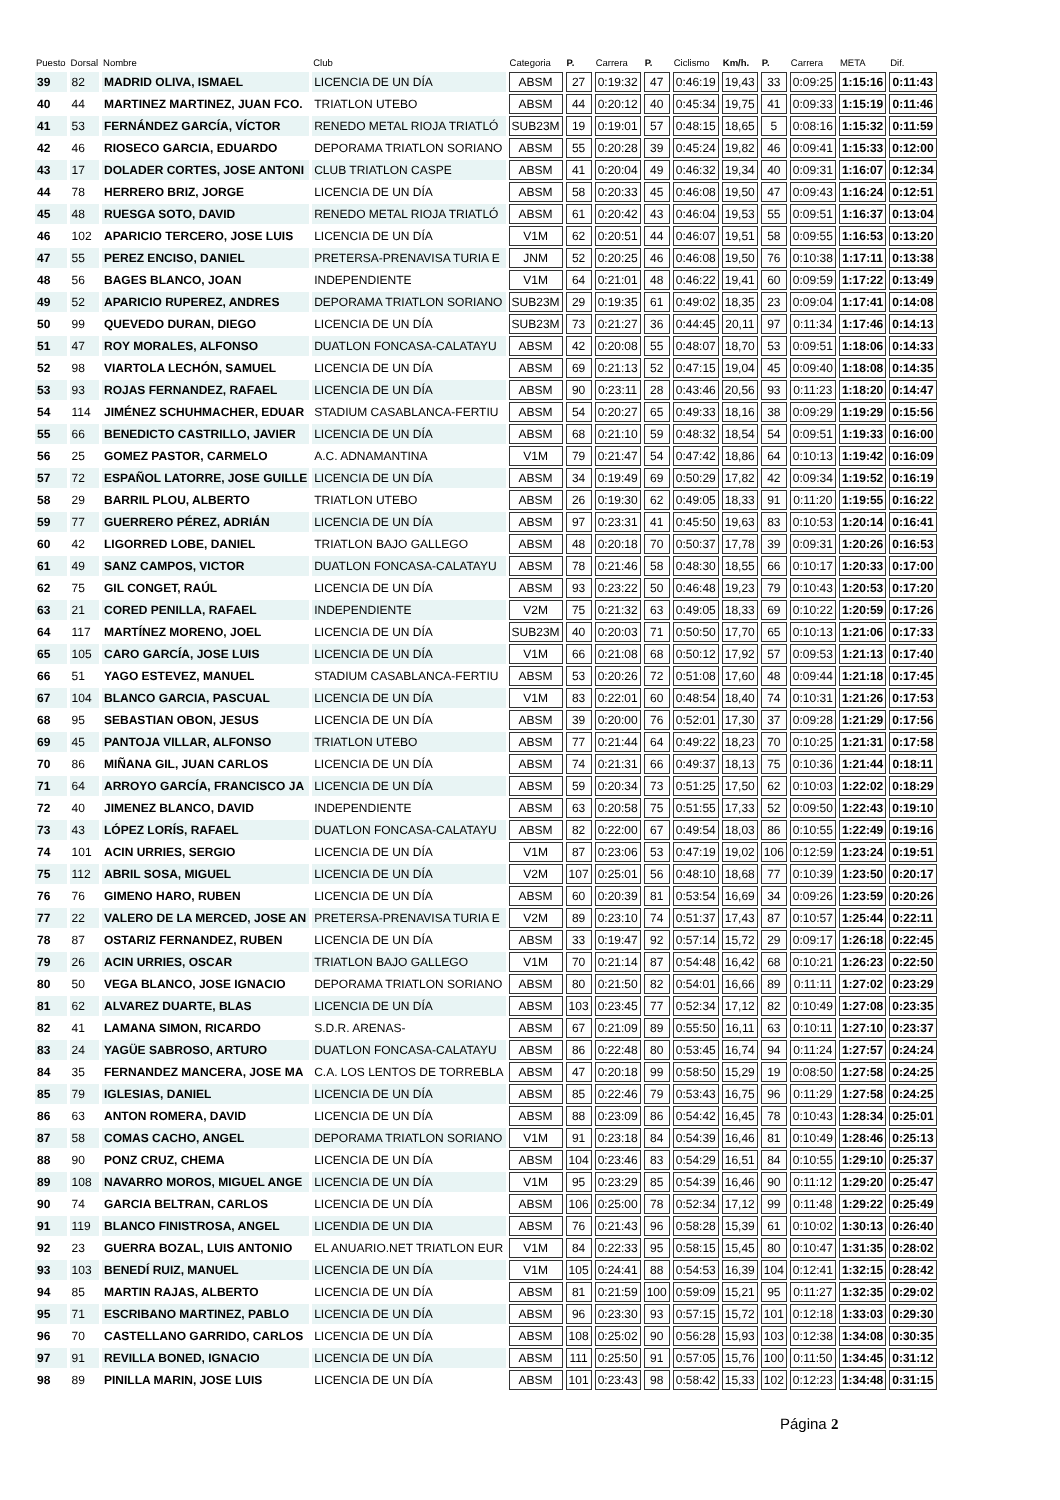| Puesto | Dorsal | Nombre | Club | Categoria | P. | Carrera | P. | Ciclismo | Km/h. | P. | Carrera | META | Dif. |
| --- | --- | --- | --- | --- | --- | --- | --- | --- | --- | --- | --- | --- | --- |
| 39 | 82 | MADRID OLIVA, ISMAEL | LICENCIA DE UN DÍA | ABSM | 27 | 0:19:32 | 47 | 0:46:19 | 19,43 | 33 | 0:09:25 | 1:15:16 | 0:11:43 |
| 40 | 44 | MARTINEZ MARTINEZ, JUAN FCO. | TRIATLON UTEBO | ABSM | 44 | 0:20:12 | 40 | 0:45:34 | 19,75 | 41 | 0:09:33 | 1:15:19 | 0:11:46 |
| 41 | 53 | FERNÁNDEZ GARCÍA, VÍCTOR | RENEDO METAL RIOJA TRIATLÓ | SUB23M | 19 | 0:19:01 | 57 | 0:48:15 | 18,65 | 5 | 0:08:16 | 1:15:32 | 0:11:59 |
| 42 | 46 | RIOSECO GARCIA, EDUARDO | DEPORAMA TRIATLON SORIANO | ABSM | 55 | 0:20:28 | 39 | 0:45:24 | 19,82 | 46 | 0:09:41 | 1:15:33 | 0:12:00 |
| 43 | 17 | DOLADER CORTES, JOSE ANTONI | CLUB TRIATLON CASPE | ABSM | 41 | 0:20:04 | 49 | 0:46:32 | 19,34 | 40 | 0:09:31 | 1:16:07 | 0:12:34 |
| 44 | 78 | HERRERO BRIZ, JORGE | LICENCIA DE UN DÍA | ABSM | 58 | 0:20:33 | 45 | 0:46:08 | 19,50 | 47 | 0:09:43 | 1:16:24 | 0:12:51 |
| 45 | 48 | RUESGA SOTO, DAVID | RENEDO METAL RIOJA TRIATLÓ | ABSM | 61 | 0:20:42 | 43 | 0:46:04 | 19,53 | 55 | 0:09:51 | 1:16:37 | 0:13:04 |
| 46 | 102 | APARICIO TERCERO, JOSE LUIS | LICENCIA DE UN DÍA | V1M | 62 | 0:20:51 | 44 | 0:46:07 | 19,51 | 58 | 0:09:55 | 1:16:53 | 0:13:20 |
| 47 | 55 | PEREZ ENCISO, DANIEL | PRETERSA-PRENAVISA TURIA E | JNM | 52 | 0:20:25 | 46 | 0:46:08 | 19,50 | 76 | 0:10:38 | 1:17:11 | 0:13:38 |
| 48 | 56 | BAGES BLANCO, JOAN | INDEPENDIENTE | V1M | 64 | 0:21:01 | 48 | 0:46:22 | 19,41 | 60 | 0:09:59 | 1:17:22 | 0:13:49 |
| 49 | 52 | APARICIO RUPEREZ, ANDRES | DEPORAMA TRIATLON SORIANO | SUB23M | 29 | 0:19:35 | 61 | 0:49:02 | 18,35 | 23 | 0:09:04 | 1:17:41 | 0:14:08 |
| 50 | 99 | QUEVEDO DURAN, DIEGO | LICENCIA DE UN DÍA | SUB23M | 73 | 0:21:27 | 36 | 0:44:45 | 20,11 | 97 | 0:11:34 | 1:17:46 | 0:14:13 |
| 51 | 47 | ROY MORALES, ALFONSO | DUATLON FONCASA-CALATAYU | ABSM | 42 | 0:20:08 | 55 | 0:48:07 | 18,70 | 53 | 0:09:51 | 1:18:06 | 0:14:33 |
| 52 | 98 | VIARTOLA LECHÓN, SAMUEL | LICENCIA DE UN DÍA | ABSM | 69 | 0:21:13 | 52 | 0:47:15 | 19,04 | 45 | 0:09:40 | 1:18:08 | 0:14:35 |
| 53 | 93 | ROJAS FERNANDEZ, RAFAEL | LICENCIA DE UN DÍA | ABSM | 90 | 0:23:11 | 28 | 0:43:46 | 20,56 | 93 | 0:11:23 | 1:18:20 | 0:14:47 |
| 54 | 114 | JIMÉNEZ SCHUHMACHER, EDUAR | STADIUM CASABLANCA-FERTIU | ABSM | 54 | 0:20:27 | 65 | 0:49:33 | 18,16 | 38 | 0:09:29 | 1:19:29 | 0:15:56 |
| 55 | 66 | BENEDICTO CASTRILLO, JAVIER | LICENCIA DE UN DÍA | ABSM | 68 | 0:21:10 | 59 | 0:48:32 | 18,54 | 54 | 0:09:51 | 1:19:33 | 0:16:00 |
| 56 | 25 | GOMEZ PASTOR, CARMELO | A.C. ADNAMANTINA | V1M | 79 | 0:21:47 | 54 | 0:47:42 | 18,86 | 64 | 0:10:13 | 1:19:42 | 0:16:09 |
| 57 | 72 | ESPAÑOL LATORRE, JOSE GUILLE | LICENCIA DE UN DÍA | ABSM | 34 | 0:19:49 | 69 | 0:50:29 | 17,82 | 42 | 0:09:34 | 1:19:52 | 0:16:19 |
| 58 | 29 | BARRIL PLOU, ALBERTO | TRIATLON UTEBO | ABSM | 26 | 0:19:30 | 62 | 0:49:05 | 18,33 | 91 | 0:11:20 | 1:19:55 | 0:16:22 |
| 59 | 77 | GUERRERO PÉREZ, ADRIÁN | LICENCIA DE UN DÍA | ABSM | 97 | 0:23:31 | 41 | 0:45:50 | 19,63 | 83 | 0:10:53 | 1:20:14 | 0:16:41 |
| 60 | 42 | LIGORRED LOBE, DANIEL | TRIATLON BAJO GALLEGO | ABSM | 48 | 0:20:18 | 70 | 0:50:37 | 17,78 | 39 | 0:09:31 | 1:20:26 | 0:16:53 |
| 61 | 49 | SANZ CAMPOS, VICTOR | DUATLON FONCASA-CALATAYU | ABSM | 78 | 0:21:46 | 58 | 0:48:30 | 18,55 | 66 | 0:10:17 | 1:20:33 | 0:17:00 |
| 62 | 75 | GIL CONGET, RAÚL | LICENCIA DE UN DÍA | ABSM | 93 | 0:23:22 | 50 | 0:46:48 | 19,23 | 79 | 0:10:43 | 1:20:53 | 0:17:20 |
| 63 | 21 | CORED PENILLA, RAFAEL | INDEPENDIENTE | V2M | 75 | 0:21:32 | 63 | 0:49:05 | 18,33 | 69 | 0:10:22 | 1:20:59 | 0:17:26 |
| 64 | 117 | MARTÍNEZ MORENO, JOEL | LICENCIA DE UN DÍA | SUB23M | 40 | 0:20:03 | 71 | 0:50:50 | 17,70 | 65 | 0:10:13 | 1:21:06 | 0:17:33 |
| 65 | 105 | CARO GARCÍA, JOSE LUIS | LICENCIA DE UN DÍA | V1M | 66 | 0:21:08 | 68 | 0:50:12 | 17,92 | 57 | 0:09:53 | 1:21:13 | 0:17:40 |
| 66 | 51 | YAGO ESTEVEZ, MANUEL | STADIUM CASABLANCA-FERTIU | ABSM | 53 | 0:20:26 | 72 | 0:51:08 | 17,60 | 48 | 0:09:44 | 1:21:18 | 0:17:45 |
| 67 | 104 | BLANCO GARCIA, PASCUAL | LICENCIA DE UN DÍA | V1M | 83 | 0:22:01 | 60 | 0:48:54 | 18,40 | 74 | 0:10:31 | 1:21:26 | 0:17:53 |
| 68 | 95 | SEBASTIAN OBON, JESUS | LICENCIA DE UN DÍA | ABSM | 39 | 0:20:00 | 76 | 0:52:01 | 17,30 | 37 | 0:09:28 | 1:21:29 | 0:17:56 |
| 69 | 45 | PANTOJA VILLAR, ALFONSO | TRIATLON UTEBO | ABSM | 77 | 0:21:44 | 64 | 0:49:22 | 18,23 | 70 | 0:10:25 | 1:21:31 | 0:17:58 |
| 70 | 86 | MIÑANA GIL, JUAN CARLOS | LICENCIA DE UN DÍA | ABSM | 74 | 0:21:31 | 66 | 0:49:37 | 18,13 | 75 | 0:10:36 | 1:21:44 | 0:18:11 |
| 71 | 64 | ARROYO GARCÍA, FRANCISCO JA | LICENCIA DE UN DÍA | ABSM | 59 | 0:20:34 | 73 | 0:51:25 | 17,50 | 62 | 0:10:03 | 1:22:02 | 0:18:29 |
| 72 | 40 | JIMENEZ BLANCO, DAVID | INDEPENDIENTE | ABSM | 63 | 0:20:58 | 75 | 0:51:55 | 17,33 | 52 | 0:09:50 | 1:22:43 | 0:19:10 |
| 73 | 43 | LÓPEZ LORÍS, RAFAEL | DUATLON FONCASA-CALATAYU | ABSM | 82 | 0:22:00 | 67 | 0:49:54 | 18,03 | 86 | 0:10:55 | 1:22:49 | 0:19:16 |
| 74 | 101 | ACIN URRIES, SERGIO | LICENCIA DE UN DÍA | V1M | 87 | 0:23:06 | 53 | 0:47:19 | 19,02 | 106 | 0:12:59 | 1:23:24 | 0:19:51 |
| 75 | 112 | ABRIL SOSA, MIGUEL | LICENCIA DE UN DÍA | V2M | 107 | 0:25:01 | 56 | 0:48:10 | 18,68 | 77 | 0:10:39 | 1:23:50 | 0:20:17 |
| 76 | 76 | GIMENO HARO, RUBEN | LICENCIA DE UN DÍA | ABSM | 60 | 0:20:39 | 81 | 0:53:54 | 16,69 | 34 | 0:09:26 | 1:23:59 | 0:20:26 |
| 77 | 22 | VALERO DE LA MERCED, JOSE AN | PRETERSA-PRENAVISA TURIA E | V2M | 89 | 0:23:10 | 74 | 0:51:37 | 17,43 | 87 | 0:10:57 | 1:25:44 | 0:22:11 |
| 78 | 87 | OSTARIZ FERNANDEZ, RUBEN | LICENCIA DE UN DÍA | ABSM | 33 | 0:19:47 | 92 | 0:57:14 | 15,72 | 29 | 0:09:17 | 1:26:18 | 0:22:45 |
| 79 | 26 | ACIN URRIES, OSCAR | TRIATLON BAJO GALLEGO | V1M | 70 | 0:21:14 | 87 | 0:54:48 | 16,42 | 68 | 0:10:21 | 1:26:23 | 0:22:50 |
| 80 | 50 | VEGA BLANCO, JOSE IGNACIO | DEPORAMA TRIATLON SORIANO | ABSM | 80 | 0:21:50 | 82 | 0:54:01 | 16,66 | 89 | 0:11:11 | 1:27:02 | 0:23:29 |
| 81 | 62 | ALVAREZ DUARTE, BLAS | LICENCIA DE UN DÍA | ABSM | 103 | 0:23:45 | 77 | 0:52:34 | 17,12 | 82 | 0:10:49 | 1:27:08 | 0:23:35 |
| 82 | 41 | LAMANA SIMON, RICARDO | S.D.R. ARENAS- | ABSM | 67 | 0:21:09 | 89 | 0:55:50 | 16,11 | 63 | 0:10:11 | 1:27:10 | 0:23:37 |
| 83 | 24 | YAGÜE SABROSO, ARTURO | DUATLON FONCASA-CALATAYU | ABSM | 86 | 0:22:48 | 80 | 0:53:45 | 16,74 | 94 | 0:11:24 | 1:27:57 | 0:24:24 |
| 84 | 35 | FERNANDEZ MANCERA, JOSE MA | C.A. LOS LENTOS DE TORREBLA | ABSM | 47 | 0:20:18 | 99 | 0:58:50 | 15,29 | 19 | 0:08:50 | 1:27:58 | 0:24:25 |
| 85 | 79 | IGLESIAS, DANIEL | LICENCIA DE UN DÍA | ABSM | 85 | 0:22:46 | 79 | 0:53:43 | 16,75 | 96 | 0:11:29 | 1:27:58 | 0:24:25 |
| 86 | 63 | ANTON ROMERA, DAVID | LICENCIA DE UN DÍA | ABSM | 88 | 0:23:09 | 86 | 0:54:42 | 16,45 | 78 | 0:10:43 | 1:28:34 | 0:25:01 |
| 87 | 58 | COMAS CACHO, ANGEL | DEPORAMA TRIATLON SORIANO | V1M | 91 | 0:23:18 | 84 | 0:54:39 | 16,46 | 81 | 0:10:49 | 1:28:46 | 0:25:13 |
| 88 | 90 | PONZ CRUZ, CHEMA | LICENCIA DE UN DÍA | ABSM | 104 | 0:23:46 | 83 | 0:54:29 | 16,51 | 84 | 0:10:55 | 1:29:10 | 0:25:37 |
| 89 | 108 | NAVARRO MOROS, MIGUEL ANGE | LICENCIA DE UN DÍA | V1M | 95 | 0:23:29 | 85 | 0:54:39 | 16,46 | 90 | 0:11:12 | 1:29:20 | 0:25:47 |
| 90 | 74 | GARCIA BELTRAN, CARLOS | LICENCIA DE UN DÍA | ABSM | 106 | 0:25:00 | 78 | 0:52:34 | 17,12 | 99 | 0:11:48 | 1:29:22 | 0:25:49 |
| 91 | 119 | BLANCO FINISTROSA, ANGEL | LICENDIA DE UN DIA | ABSM | 76 | 0:21:43 | 96 | 0:58:28 | 15,39 | 61 | 0:10:02 | 1:30:13 | 0:26:40 |
| 92 | 23 | GUERRA BOZAL, LUIS ANTONIO | EL ANUARIO.NET TRIATLON EUR | V1M | 84 | 0:22:33 | 95 | 0:58:15 | 15,45 | 80 | 0:10:47 | 1:31:35 | 0:28:02 |
| 93 | 103 | BENEDÍ RUIZ, MANUEL | LICENCIA DE UN DÍA | V1M | 105 | 0:24:41 | 88 | 0:54:53 | 16,39 | 104 | 0:12:41 | 1:32:15 | 0:28:42 |
| 94 | 85 | MARTIN RAJAS, ALBERTO | LICENCIA DE UN DÍA | ABSM | 81 | 0:21:59 | 100 | 0:59:09 | 15,21 | 95 | 0:11:27 | 1:32:35 | 0:29:02 |
| 95 | 71 | ESCRIBANO MARTINEZ, PABLO | LICENCIA DE UN DÍA | ABSM | 96 | 0:23:30 | 93 | 0:57:15 | 15,72 | 101 | 0:12:18 | 1:33:03 | 0:29:30 |
| 96 | 70 | CASTELLANO GARRIDO, CARLOS | LICENCIA DE UN DÍA | ABSM | 108 | 0:25:02 | 90 | 0:56:28 | 15,93 | 103 | 0:12:38 | 1:34:08 | 0:30:35 |
| 97 | 91 | REVILLA BONED, IGNACIO | LICENCIA DE UN DÍA | ABSM | 111 | 0:25:50 | 91 | 0:57:05 | 15,76 | 100 | 0:11:50 | 1:34:45 | 0:31:12 |
| 98 | 89 | PINILLA MARIN, JOSE LUIS | LICENCIA DE UN DÍA | ABSM | 101 | 0:23:43 | 98 | 0:58:42 | 15,33 | 102 | 0:12:23 | 1:34:48 | 0:31:15 |
Página 2